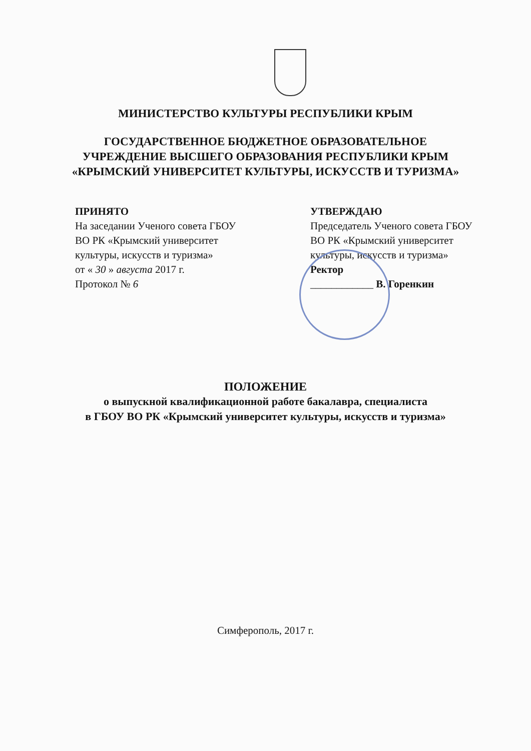МИНИСТЕРСТВО КУЛЬТУРЫ РЕСПУБЛИКИ КРЫМ
ГОСУДАРСТВЕННОЕ БЮДЖЕТНОЕ ОБРАЗОВАТЕЛЬНОЕ
УЧРЕЖДЕНИЕ ВЫСШЕГО ОБРАЗОВАНИЯ РЕСПУБЛИКИ КРЫМ
«КРЫМСКИЙ УНИВЕРСИТЕТ КУЛЬТУРЫ, ИСКУССТВ И ТУРИЗМА»
ПРИНЯТО
На заседании Ученого совета ГБОУ
ВО РК «Крымский университет
культуры, искусств и туризма»
от « 30 » августа 2017 г.
Протокол № 6
УТВЕРЖДАЮ
Председатель Ученого совета ГБОУ
ВО РК «Крымский университет
культуры, искусств и туризма»
Ректор
____________ В. Горенкин
ПОЛОЖЕНИЕ
о выпускной квалификационной работе бакалавра, специалиста
в ГБОУ ВО РК «Крымский университет культуры, искусств и туризма»
Симферополь, 2017 г.